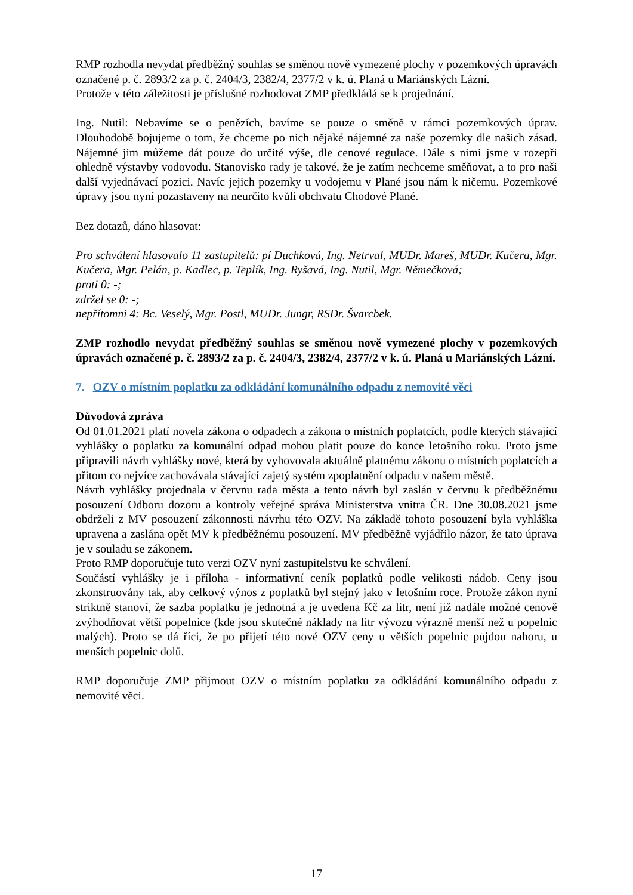RMP rozhodla nevydat předběžný souhlas se směnou nově vymezené plochy v pozemkových úpravách označené p. č. 2893/2 za p. č. 2404/3, 2382/4, 2377/2 v k. ú. Planá u Mariánských Lázní.
Protože v této záležitosti je příslušné rozhodovat ZMP předkládá se k projednání.
Ing. Nutil: Nebavíme se o penězích, bavíme se pouze o směně v rámci pozemkových úprav. Dlouhodobě bojujeme o tom, že chceme po nich nějaké nájemné za naše pozemky dle našich zásad. Nájemné jim můžeme dát pouze do určité výše, dle cenové regulace. Dále s nimi jsme v rozepři ohledně výstavby vodovodu. Stanovisko rady je takové, že je zatím nechceme směňovat, a to pro naši další vyjednávací pozici. Navíc jejich pozemky u vodojemu v Plané jsou nám k ničemu. Pozemkové úpravy jsou nyní pozastaveny na neurčito kvůli obchvatu Chodové Plané.
Bez dotazů, dáno hlasovat:
Pro schválení hlasovalo 11 zastupitelů: pí Duchková, Ing. Netrval, MUDr. Mareš, MUDr. Kučera, Mgr. Kučera, Mgr. Pelán, p. Kadlec, p. Teplík, Ing. Ryšavá, Ing. Nutil, Mgr. Němečková;
proti 0: -;
zdržel se 0: -;
nepřítomni 4: Bc. Veselý, Mgr. Postl, MUDr. Jungr, RSDr. Švarcbek.
ZMP rozhodlo nevydat předběžný souhlas se směnou nově vymezené plochy v pozemkových úpravách označené p. č. 2893/2 za p. č. 2404/3, 2382/4, 2377/2 v k. ú. Planá u Mariánských Lázní.
7. OZV o místním poplatku za odkládání komunálního odpadu z nemovité věci
Důvodová zpráva
Od 01.01.2021 platí novela zákona o odpadech a zákona o místních poplatcích, podle kterých stávající vyhlášky o poplatku za komunální odpad mohou platit pouze do konce letošního roku. Proto jsme připravili návrh vyhlášky nové, která by vyhovovala aktuálně platnému zákonu o místních poplatcích a přitom co nejvíce zachovávala stávající zajetý systém zpoplatnění odpadu v našem městě.
Návrh vyhlášky projednala v červnu rada města a tento návrh byl zaslán v červnu k předběžnému posouzení Odboru dozoru a kontroly veřejné správa Ministerstva vnitra ČR. Dne 30.08.2021 jsme obdrželi z MV posouzení zákonnosti návrhu této OZV. Na základě tohoto posouzení byla vyhláška upravena a zaslána opět MV k předběžnému posouzení. MV předběžně vyjádřilo názor, že tato úprava je v souladu se zákonem.
Proto RMP doporučuje tuto verzi OZV nyní zastupitelstvu ke schválení.
Součástí vyhlášky je i příloha - informativní ceník poplatků podle velikosti nádob. Ceny jsou zkonstruovány tak, aby celkový výnos z poplatků byl stejný jako v letošním roce. Protože zákon nyní striktně stanoví, že sazba poplatku je jednotná a je uvedena Kč za litr, není již nadále možné cenově zvýhodňovat větší popelnice (kde jsou skutečné náklady na litr vývozu výrazně menší než u popelnic malých). Proto se dá říci, že po přijetí této nové OZV ceny u větších popelnic půjdou nahoru, u menších popelnic dolů.
RMP doporučuje ZMP přijmout OZV o místním poplatku za odkládání komunálního odpadu z nemovité věci.
17